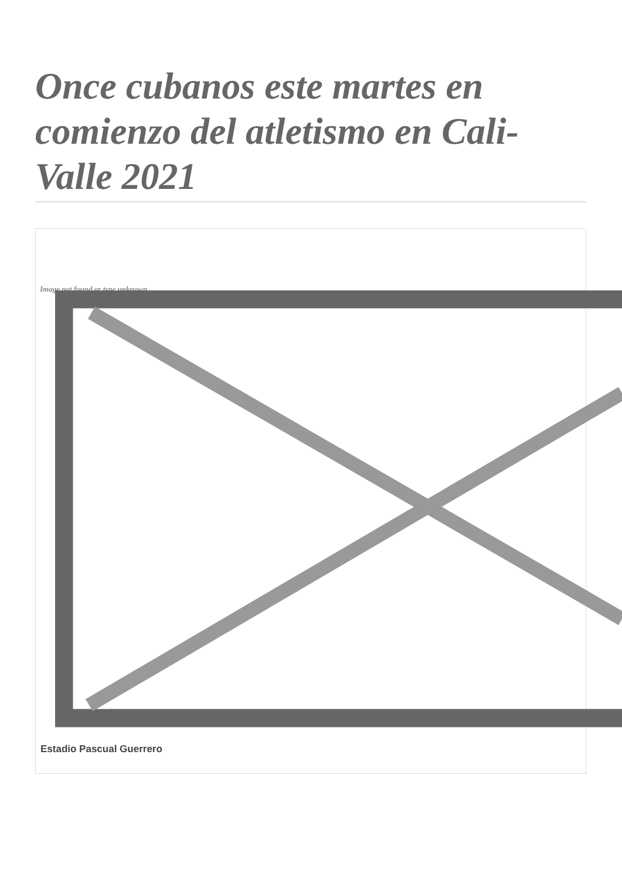Once cubanos este martes en comienzo del atletismo en Cali-Valle 2021
Image not found or type unknown
Estadio Pascual Guerrero